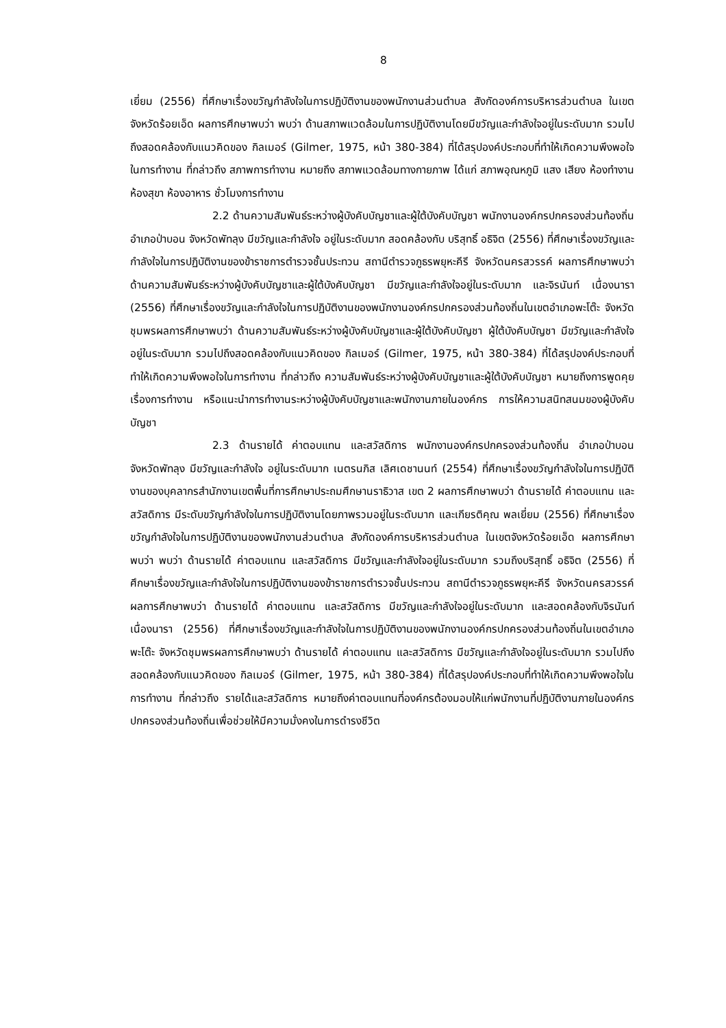8
เยี่ยม (2556) ที่ศึกษาเรื่องขวัญกำลังใจในการปฏิบัติงานของพนักงานส่วนตำบล สังกัดองค์การบริหารส่วนตำบล ในเขตจังหวัดร้อยเอ็ด ผลการศึกษาพบว่า พบว่า ด้านสภาพแวดล้อมในการปฏิบัติงานโดยมีขวัญและกำลังใจอยู่ในระดับมาก รวมไปถึงสอดคล้องกับแนวคิดของ กิลเมอร์ (Gilmer, 1975, หน้า 380-384) ที่ได้สรุปองค์ประกอบที่ทำให้เกิดความพึงพอใจในการทำงาน ที่กล่าวถึง สภาพการทำงาน หมายถึง สภาพแวดล้อมทางกายภาพ ได้แก่ สภาพอุณหภูมิ แสง เสียง ห้องทำงาน ห้องสุขา ห้องอาหาร ชั่วโมงการทำงาน
2.2 ด้านความสัมพันธ์ระหว่างผู้บังคับบัญชาและผู้ใต้บังคับบัญชา พนักงานองค์กรปกครองส่วนท้องถิ่น อำเภอป่าบอน จังหวัดพัทลุง มีขวัญและกำลังใจ อยู่ในระดับมาก สอดคล้องกับ บริสุทธิ์ อธิจิต (2556) ที่ศึกษาเรื่องขวัญและกำลังใจในการปฏิบัติงานของข้าราชการตำรวจชั้นประทวน สถานีตำรวจภูธรพยุหะคีรี จังหวัดนครสวรรค์ ผลการศึกษาพบว่า ด้านความสัมพันธ์ระหว่างผู้บังคับบัญชาและผู้ใต้บังคับบัญชา มีขวัญและกำลังใจอยู่ในระดับมาก และจิรนันท์ เนื่องนารา (2556) ที่ศึกษาเรื่องขวัญและกำลังใจในการปฏิบัติงานของพนักงานองค์กรปกครองส่วนท้องถิ่นในเขตอำเภอพะโต๊ะ จังหวัดชุมพรผลการศึกษาพบว่า ด้านความสัมพันธ์ระหว่างผู้บังคับบัญชาและผู้ใต้บังคับบัญชา ผู้ใต้บังคับบัญชา มีขวัญและกำลังใจอยู่ในระดับมาก รวมไปถึงสอดคล้องกับแนวคิดของ กิลเมอร์ (Gilmer, 1975, หน้า 380-384) ที่ได้สรุปองค์ประกอบที่ทำให้เกิดความพึงพอใจในการทำงาน ที่กล่าวถึง ความสัมพันธ์ระหว่างผู้บังคับบัญชาและผู้ใต้บังคับบัญชา หมายถึงการพูดคุยเรื่องการทำงาน หรือแนะนำการทำงานระหว่างผู้บังคับบัญชาและพนักงานภายในองค์กร การให้ความสนิทสนมของผู้บังคับบัญชา
2.3 ด้านรายได้ ค่าตอบแทน และสวัสดิการ พนักงานองค์กรปกครองส่วนท้องถิ่น อำเภอป่าบอน จังหวัดพัทลุง มีขวัญและกำลังใจ อยู่ในระดับมาก เนตรนภิส เลิศเดชานนท์ (2554) ที่ศึกษาเรื่องขวัญกำลังใจในการปฏิบัติงานของบุคลากรสำนักงานเขตพื้นที่การศึกษาประถมศึกษานราธิวาส เขต 2 ผลการศึกษาพบว่า ด้านรายได้ ค่าตอบแทน และสวัสดิการ มีระดับขวัญกำลังใจในการปฏิบัติงานโดยภาพรวมอยู่ในระดับมาก และเกียรติคุณ พลเยี่ยม (2556) ที่ศึกษาเรื่องขวัญกำลังใจในการปฏิบัติงานของพนักงานส่วนตำบล สังกัดองค์การบริหารส่วนตำบล ในเขตจังหวัดร้อยเอ็ด ผลการศึกษาพบว่า พบว่า ด้านรายได้ ค่าตอบแทน และสวัสดิการ มีขวัญและกำลังใจอยู่ในระดับมาก รวมถึงบริสุทธิ์ อธิจิต (2556) ที่ศึกษาเรื่องขวัญและกำลังใจในการปฏิบัติงานของข้าราชการตำรวจชั้นประทวน สถานีตำรวจภูธรพยุหะคีรี จังหวัดนครสวรรค์ ผลการศึกษาพบว่า ด้านรายได้ ค่าตอบแทน และสวัสดิการ มีขวัญและกำลังใจอยู่ในระดับมาก และสอดคล้องกับจิรนันท์ เนื่องนารา (2556) ที่ศึกษาเรื่องขวัญและกำลังใจในการปฏิบัติงานของพนักงานองค์กรปกครองส่วนท้องถิ่นในเขตอำเภอพะโต๊ะ จังหวัดชุมพรผลการศึกษาพบว่า ด้านรายได้ ค่าตอบแทน และสวัสดิการ มีขวัญและกำลังใจอยู่ในระดับมาก รวมไปถึงสอดคล้องกับแนวคิดของ กิลเมอร์ (Gilmer, 1975, หน้า 380-384) ที่ได้สรุปองค์ประกอบที่ทำให้เกิดความพึงพอใจในการทำงาน ที่กล่าวถึง รายได้และสวัสดิการ หมายถึงค่าตอบแทนที่องค์กรต้องมอบให้แก่พนักงานที่ปฏิบัติงานภายในองค์กรปกครองส่วนท้องถิ่นเพื่อช่วยให้มีความมั่งคงในการดำรงชีวิต